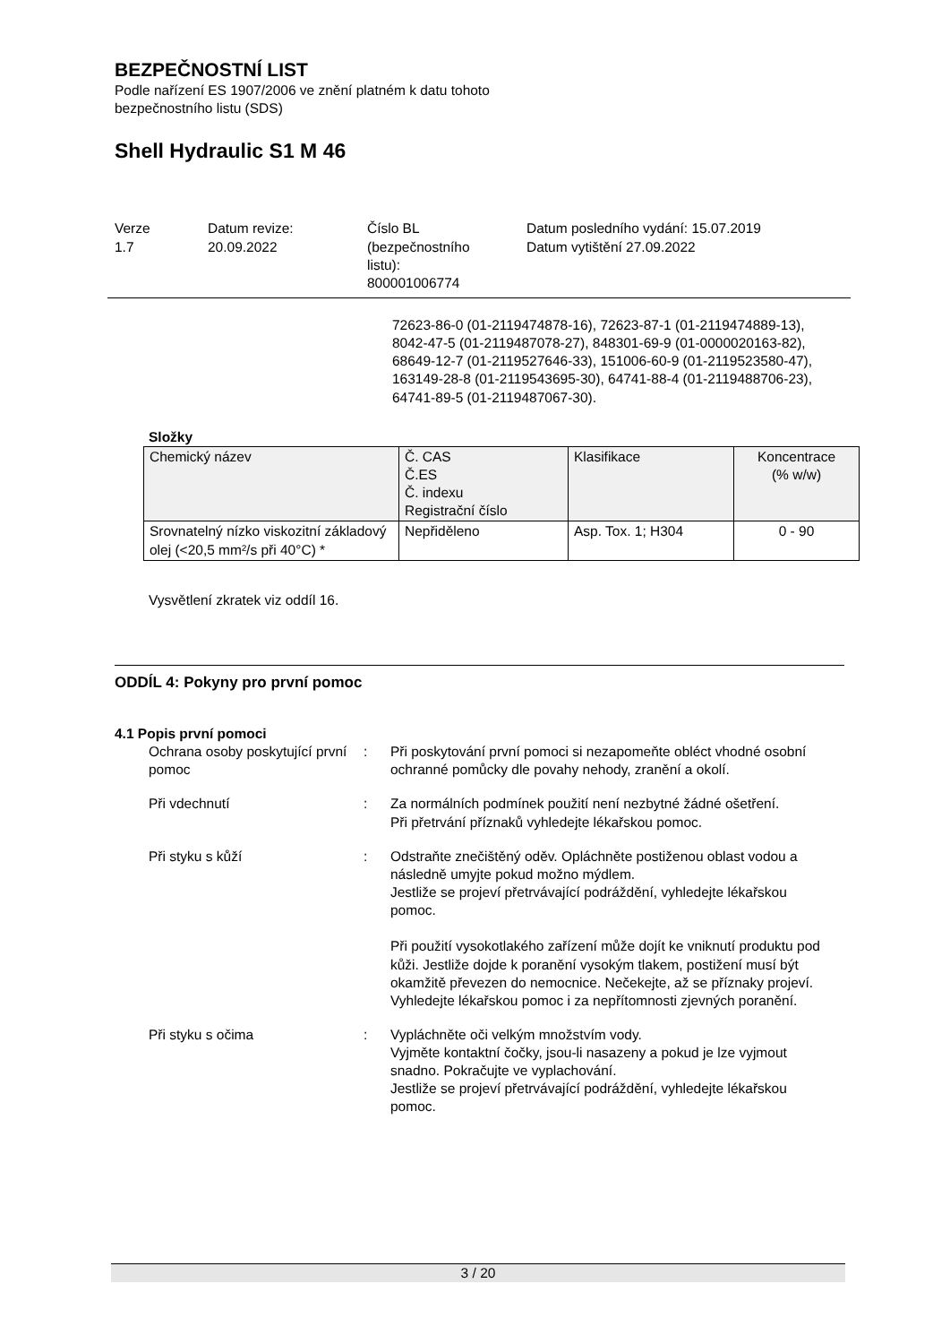BEZPEČNOSTNÍ LIST
Podle nařízení ES 1907/2006 ve znění platném k datu tohoto
bezpečnostního listu (SDS)
Shell Hydraulic S1 M 46
Verze
1.7
Datum revize:
20.09.2022
Číslo BL
(bezpečnostního
listu):
800001006774
Datum posledního vydání: 15.07.2019
Datum vytištění 27.09.2022
72623-86-0 (01-2119474878-16), 72623-87-1 (01-2119474889-13), 8042-47-5 (01-2119487078-27), 848301-69-9 (01-0000020163-82), 68649-12-7 (01-2119527646-33), 151006-60-9 (01-2119523580-47), 163149-28-8 (01-2119543695-30), 64741-88-4 (01-2119488706-23), 64741-89-5 (01-2119487067-30).
Složky
| Chemický název | Č. CAS Č.ES Č. indexu Registrační číslo | Klasifikace | Koncentrace (% w/w) |
| --- | --- | --- | --- |
| Srovnatelný nízko viskozitní základový olej (<20,5 mm²/s při 40°C) * | Nepřiděleno | Asp. Tox. 1; H304 | 0 - 90 |
Vysvětlení zkratek viz oddíl 16.
ODDÍL 4: Pokyny pro první pomoc
4.1 Popis první pomoci
Ochrana osoby poskytující první pomoc
: Při poskytování první pomoci si nezapomeňte obléct vhodné osobní ochranné pomůcky dle povahy nehody, zranění a okolí.
Při vdechnutí : Za normálních podmínek použití není nezbytné žádné ošetření.
Při přetrvání příznaků vyhledejte lékařskou pomoc.
Při styku s kůží : Odstraňte znečištěný oděv. Opláchněte postiženou oblast vodou a následně umyjte pokud možno mýdlem.
Jestliže se projeví přetrvávající podráždění, vyhledejte lékařskou pomoc.
Při použití vysokotlakého zařízení může dojít ke vniknutí produktu pod kůži. Jestliže dojde k poranění vysokým tlakem, postižení musí být okamžitě převezen do nemocnice. Nečekejte, až se příznaky projeví.
Vyhledejte lékařskou pomoc i za nepřítomnosti zjevných poranění.
Při styku s očima : Vypláchněte oči velkým množstvím vody.
Vyjměte kontaktní čočky, jsou-li nasazeny a pokud je lze vyjmout snadno. Pokračujte ve vyplachování.
Jestliže se projeví přetrvávající podráždění, vyhledejte lékařskou pomoc.
3 / 20